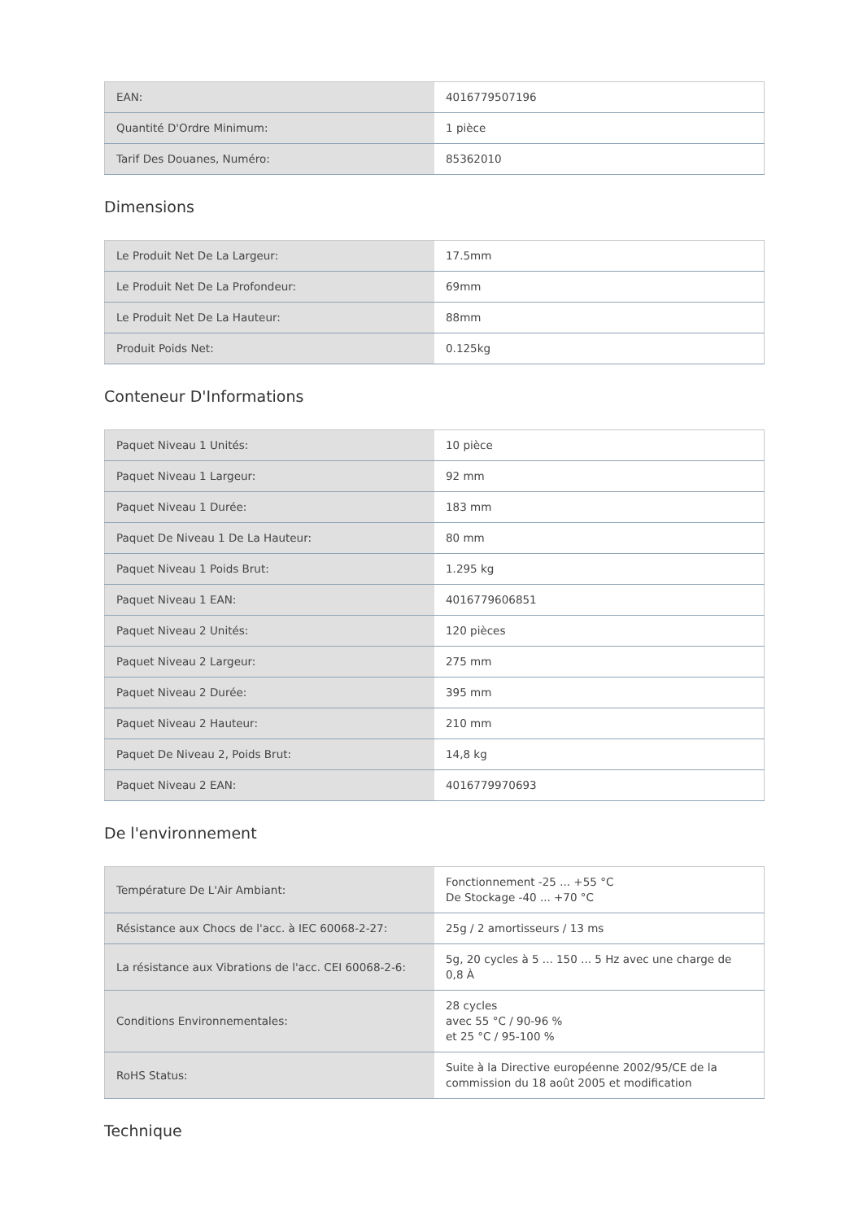| EAN: | 4016779507196 |
| Quantité D'Ordre Minimum: | 1 pièce |
| Tarif Des Douanes, Numéro: | 85362010 |
Dimensions
| Le Produit Net De La Largeur: | 17.5mm |
| Le Produit Net De La Profondeur: | 69mm |
| Le Produit Net De La Hauteur: | 88mm |
| Produit Poids Net: | 0.125kg |
Conteneur D'Informations
| Paquet Niveau 1 Unités: | 10 pièce |
| Paquet Niveau 1 Largeur: | 92 mm |
| Paquet Niveau 1 Durée: | 183 mm |
| Paquet De Niveau 1 De La Hauteur: | 80 mm |
| Paquet Niveau 1 Poids Brut: | 1.295 kg |
| Paquet Niveau 1 EAN: | 4016779606851 |
| Paquet Niveau 2 Unités: | 120 pièces |
| Paquet Niveau 2 Largeur: | 275 mm |
| Paquet Niveau 2 Durée: | 395 mm |
| Paquet Niveau 2 Hauteur: | 210 mm |
| Paquet De Niveau 2, Poids Brut: | 14,8 kg |
| Paquet Niveau 2 EAN: | 4016779970693 |
De l'environnement
| Température De L'Air Ambiant: | Fonctionnement -25 ... +55 °C De Stockage -40 ... +70 °C |
| Résistance aux Chocs de l'acc. à IEC 60068-2-27: | 25g / 2 amortisseurs / 13 ms |
| La résistance aux Vibrations de l'acc. CEI 60068-2-6: | 5g, 20 cycles à 5 ... 150 ... 5 Hz avec une charge de 0,8 À |
| Conditions Environnementales: | 28 cycles avec 55 °C / 90-96 % et 25 °C / 95-100 % |
| RoHS Status: | Suite à la Directive européenne 2002/95/CE de la commission du 18 août 2005 et modification |
Technique